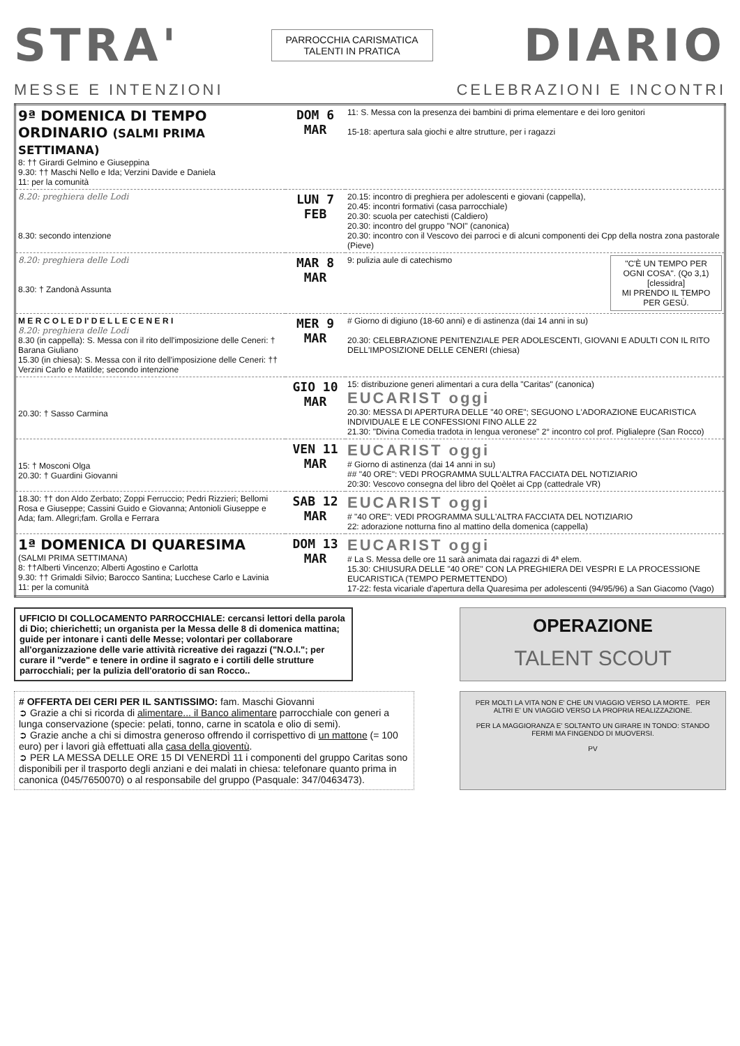STRA'
PARROCCHIA CARISMATICA
TALENTI IN PRATICA
DIARIO
MESSE E INTENZIONI CELEBRAZIONI E INCONTRI
| 9ª DOMENICA DI TEMPO ORDINARIO (SALMI PRIMA SETTIMANA) 8: †† Girardi Gelmino e Giuseppina 9.30: †† Maschi Nello e Ida; Verzini Davide e Daniela 11: per la comunità | DOM 6 MAR | 11: S. Messa con la presenza dei bambini di prima elementare e dei loro genitori 15-18: apertura sala giochi e altre strutture, per i ragazzi |
| 8.20: preghiera delle Lodi 8.30: secondo intenzione | LUN 7 FEB | 20.15: incontro di preghiera per adolescenti e giovani (cappella), 20.45: incontri formativi (casa parrocchiale) 20.30: scuola per catechisti (Caldiero) 20.30: incontro del gruppo "NOI" (canonica) 20.30: incontro con il Vescovo dei parroci e di alcuni componenti dei Cpp della nostra zona pastorale (Pieve) |
| 8.20: preghiera delle Lodi 8.30: † Zandonà Assunta | MAR 8 MAR | 9: pulizia aule di catechismo "C'È UN TEMPO PER OGNI COSA". (Qo 3,1) [clessidra] MI PRENDO IL TEMPO PER GESÙ. |
| M E R C O L E D I' D E L L E C E N E R I 8.20: preghiera delle Lodi 8.30 (in cappella): S. Messa con il rito dell'imposizione delle Ceneri: † Barana Giuliano 15.30 (in chiesa): S. Messa con il rito dell'imposizione delle Ceneri: †† Verzini Carlo e Matilde; secondo intenzione | MER 9 MAR | # Giorno di digiuno (18-60 anni) e di astinenza (dai 14 anni in su) 20.30: CELEBRAZIONE PENITENZIALE PER ADOLESCENTI, GIOVANI E ADULTI CON IL RITO DELL'IMPOSIZIONE DELLE CENERI (chiesa) |
| 20.30: † Sasso Carmina | GIO 10 MAR | 15: distribuzione generi alimentari a cura della "Caritas" (canonica) EUCARIST oggi 20.30: MESSA DI APERTURA DELLE "40 ORE"; SEGUONO L'ADORAZIONE EUCARISTICA INDIVIDUALE E LE CONFESSIONI FINO ALLE 22 21.30: "Divina Comedia tradota in lengua veronese" 2° incontro col prof. Piglialepre (San Rocco) |
| 15: † Mosconi Olga 20.30: † Guardini Giovanni | VEN 11 MAR | EUCARIST oggi # Giorno di astinenza (dai 14 anni in su) ## "40 ORE": VEDI PROGRAMMA SULL'ALTRA FACCIATA DEL NOTIZIARIO 20:30: Vescovo consegna del libro del Qoèlet ai Cpp (cattedrale VR) |
| 18.30: †† don Aldo Zerbato; Zoppi Ferruccio; Pedri Rizzieri; Bellomi Rosa e Giuseppe; Cassini Guido e Giovanna; Antonioli Giuseppe e Ada; fam. Allegri;fam. Grolla e Ferrara | SAB 12 MAR | EUCARIST oggi # "40 ORE": VEDI PROGRAMMA SULL'ALTRA FACCIATA DEL NOTIZIARIO 22: adorazione notturna fino al mattino della domenica (cappella) |
| 1ª DOMENICA DI QUARESIMA (SALMI PRIMA SETTIMANA) 8: ††Alberti Vincenzo; Alberti Agostino e Carlotta 9.30: †† Grimaldi Silvio; Barocco Santina; Lucchese Carlo e Lavinia 11: per la comunità | DOM 13 MAR | EUCARIST oggi # La S. Messa delle ore 11 sarà animata dai ragazzi di 4ª elem. 15.30: CHIUSURA DELLE "40 ORE" CON LA PREGHIERA DEI VESPRI E LA PROCESSIONE EUCARISTICA (TEMPO PERMETTENDO) 17-22: festa vicariale d'apertura della Quaresima per adolescenti (94/95/96) a San Giacomo (Vago) |
UFFICIO DI COLLOCAMENTO PARROCCHIALE: cercansi lettori della parola di Dio; chierichetti; un organista per la Messa delle 8 di domenica mattina; guide per intonare i canti delle Messe; volontari per collaborare all'organizzazione delle varie attività ricreative dei ragazzi ("N.O.I."; per curare il "verde" e tenere in ordine il sagrato e i cortili delle strutture parrocchiali; per la pulizia dell'oratorio di san Rocco..
OPERAZIONE
TALENT SCOUT
# OFFERTA DEI CERI PER IL SANTISSIMO: fam. Maschi Giovanni
➲ Grazie a chi si ricorda di alimentare... il Banco alimentare parrocchiale con generi a lunga conservazione (specie: pelati, tonno, carne in scatola e olio di semi).
➲ Grazie anche a chi si dimostra generoso offrendo il corrispettivo di un mattone (= 100 euro) per i lavori già effettuati alla casa della gioventù.
➲ PER LA MESSA DELLE ORE 15 DI VENERDÌ 11 i componenti del gruppo Caritas sono disponibili per il trasporto degli anziani e dei malati in chiesa: telefonare quanto prima in canonica (045/7650070) o al responsabile del gruppo (Pasquale: 347/0463473).
PER MOLTI LA VITA NON E' CHE UN VIAGGIO VERSO LA MORTE. PER ALTRI E' UN VIAGGIO VERSO LA PROPRIA REALIZZAZIONE.
PER LA MAGGIORANZA E' SOLTANTO UN GIRARE IN TONDO: STANDO FERMI MA FINGENDO DI MUOVERSI.
PV